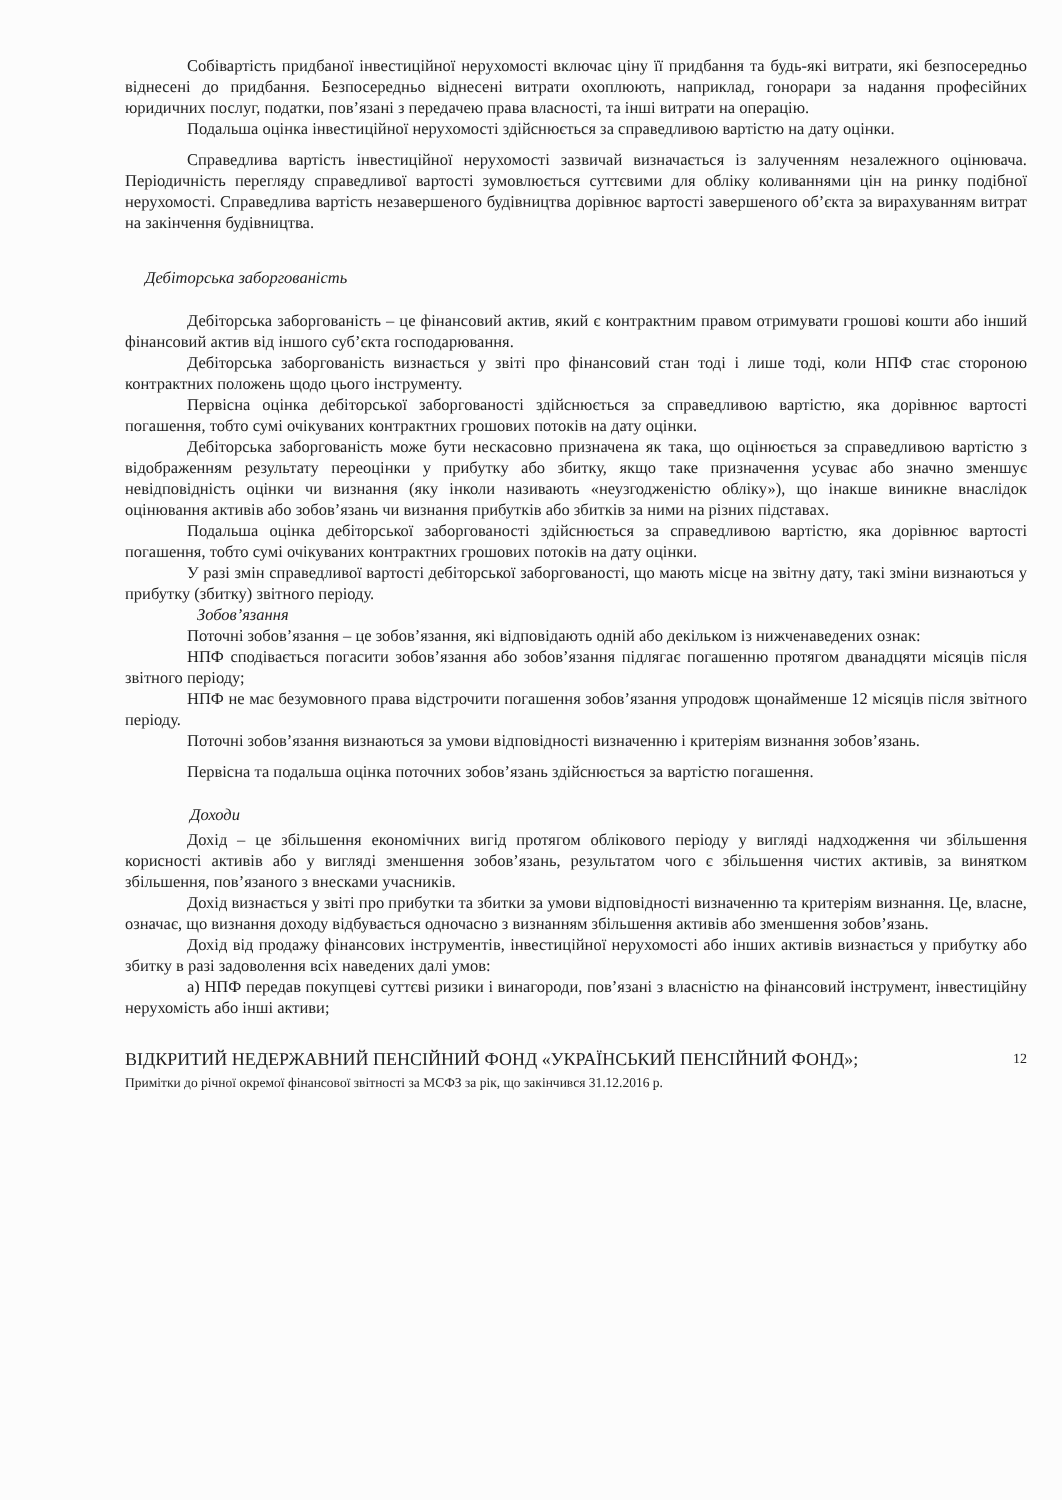Собівартість придбаної інвестиційної нерухомості включає ціну її придбання та будь-які витрати, які безпосередньо віднесені до придбання. Безпосередньо віднесені витрати охоплюють, наприклад, гонорари за надання професійних юридичних послуг, податки, пов’язані з передачею права власності, та інші витрати на операцію.
Подальша оцінка інвестиційної нерухомості здійснюється за справедливою вартістю на дату оцінки.
Справедлива вартість інвестиційної нерухомості зазвичай визначається із залученням незалежного оцінювача. Періодичність перегляду справедливої вартості зумовлюється суттєвими для обліку коливаннями цін на ринку подібної нерухомості. Справедлива вартість незавершеного будівництва дорівнює вартості завершеного об’єкта за вирахуванням витрат на закінчення будівництва.
Дебіторська заборгованість
Дебіторська заборгованість – це фінансовий актив, який є контрактним правом отримувати грошові кошти або інший фінансовий актив від іншого суб’єкта господарювання.
Дебіторська заборгованість визнається у звіті про фінансовий стан тоді і лише тоді, коли НПФ стає стороною контрактних положень щодо цього інструменту.
Первісна оцінка дебіторської заборгованості здійснюється за справедливою вартістю, яка дорівнює вартості погашення, тобто сумі очікуваних контрактних грошових потоків на дату оцінки.
Дебіторська заборгованість може бути нескасовно призначена як така, що оцінюється за справедливою вартістю з відображенням результату переоцінки у прибутку або збитку, якщо таке призначення усуває або значно зменшує невідповідність оцінки чи визнання (яку інколи називають «неузгодженістю обліку»), що інакше виникне внаслідок оцінювання активів або зобов’язань чи визнання прибутків або збитків за ними на різних підставах.
Подальша оцінка дебіторської заборгованості здійснюється за справедливою вартістю, яка дорівнює вартості погашення, тобто сумі очікуваних контрактних грошових потоків на дату оцінки.
У разі змін справедливої вартості дебіторської заборгованості, що мають місце на звітну дату, такі зміни визнаються у прибутку (збитку) звітного періоду.
Зобов’язання
Поточні зобов’язання – це зобов’язання, які відповідають одній або декільком із нижченаведених ознак:
НПФ сподівається погасити зобов’язання або зобов’язання підлягає погашенню протягом дванадцяти місяців після звітного періоду;
НПФ не має безумовного права відстрочити погашення зобов’язання упродовж щонайменше 12 місяців після звітного періоду.
Поточні зобов’язання визнаються за умови відповідності визначенню і критеріям визнання зобов’язань.
Первісна та подальша оцінка поточних зобов’язань здійснюється за вартістю погашення.
Доходи
Дохід – це збільшення економічних вигід протягом облікового періоду у вигляді надходження чи збільшення корисності активів або у вигляді зменшення зобов’язань, результатом чого є збільшення чистих активів, за винятком збільшення, пов’язаного з внесками учасників.
Дохід визнається у звіті про прибутки та збитки за умови відповідності визначенню та критеріям визнання. Це, власне, означає, що визнання доходу відбувається одночасно з визнанням збільшення активів або зменшення зобов’язань.
Дохід від продажу фінансових інструментів, інвестиційної нерухомості або інших активів визнається у прибутку або збитку в разі задоволення всіх наведених далі умов:
а) НПФ передав покупцеві суттєві ризики і винагороди, пов’язані з власністю на фінансовий інструмент, інвестиційну нерухомість або інші активи;
12 ВІДКРИТИЙ НЕДЕРЖАВНИЙ ПЕНСІЙНИЙ ФОНД «УКРАЇНСЬКИЙ ПЕНСІЙНИЙ ФОНД»;
Примітки до річної окремої фінансової звітності за МСФЗ за рік, що закінчився 31.12.2016 р.